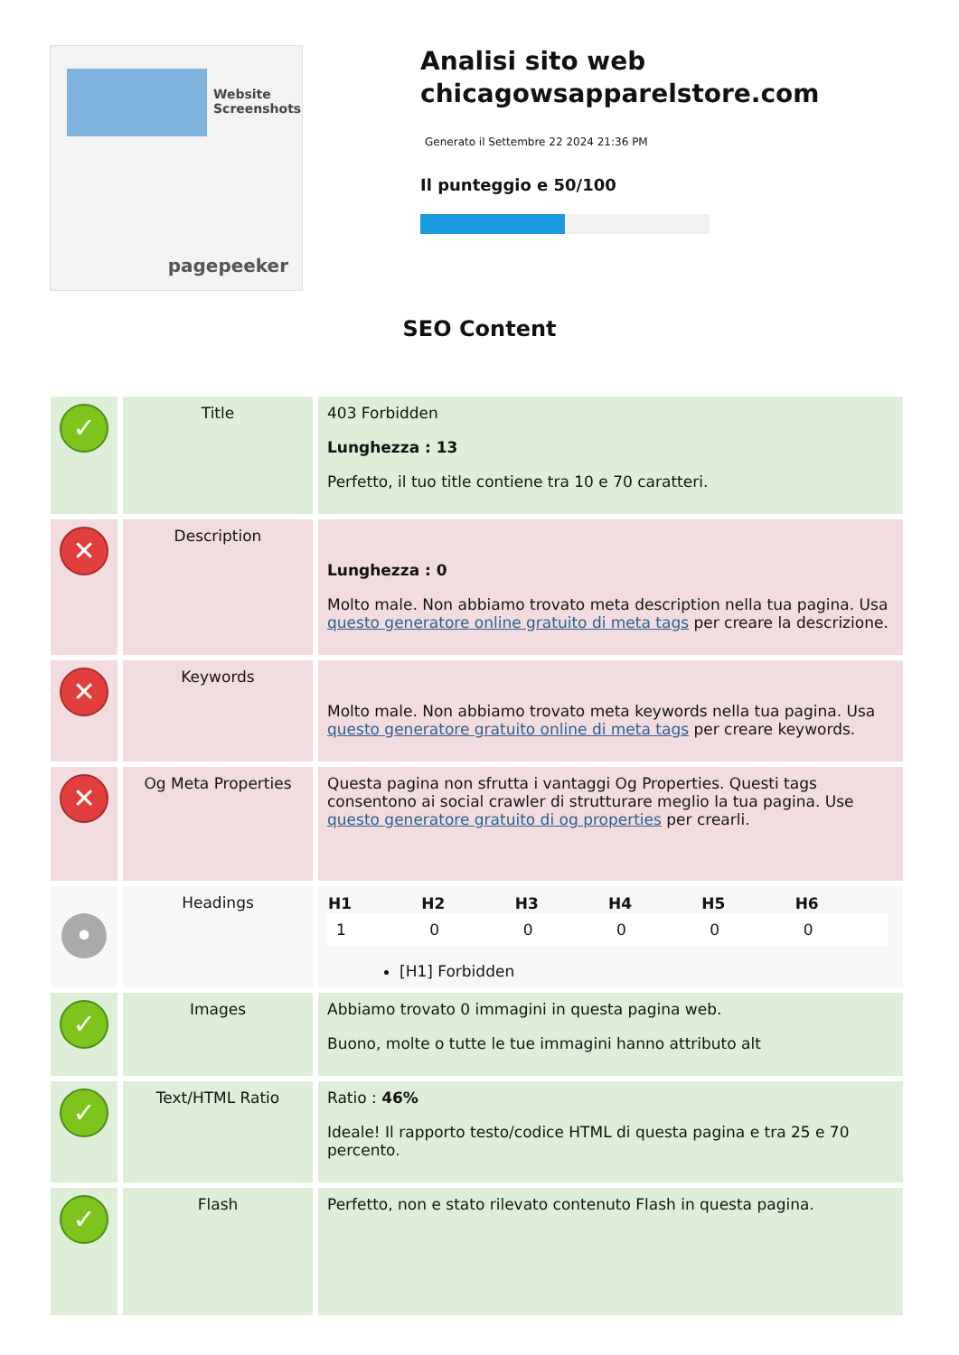Website Screenshots
pagepeeker
Analisi sito web chicagowsapparelstore.com
Generato il Settembre 22 2024 21:36 PM
Il punteggio e 50/100
SEO Content
| ✓ | Title | 403 Forbidden Lunghezza : 13 Perfetto, il tuo title contiene tra 10 e 70 caratteri. |
| ✕ | Description | Lunghezza : 0 Molto male. Non abbiamo trovato meta description nella tua pagina. Usa questo generatore online gratuito di meta tags per creare la descrizione. |
| ✕ | Keywords | Molto male. Non abbiamo trovato meta keywords nella tua pagina. Usa questo generatore gratuito online di meta tags per creare keywords. |
| ✕ | Og Meta Properties | Questa pagina non sfrutta i vantaggi Og Properties. Questi tags consentono ai social crawler di strutturare meglio la tua pagina. Use questo generatore gratuito di og properties per crearli. |
| • | Headings | / H1 / H2 / H3 / H4 / H5 / H6 / / --- / --- / --- / --- / --- / --- / / 1 / 0 / 0 / 0 / 0 / 0 / [H1] Forbidden |
| ✓ | Images | Abbiamo trovato 0 immagini in questa pagina web. Buono, molte o tutte le tue immagini hanno attributo alt |
| ✓ | Text/HTML Ratio | Ratio : 46% Ideale! Il rapporto testo/codice HTML di questa pagina e tra 25 e 70 percento. |
| ✓ | Flash | Perfetto, non e stato rilevato contenuto Flash in questa pagina. |